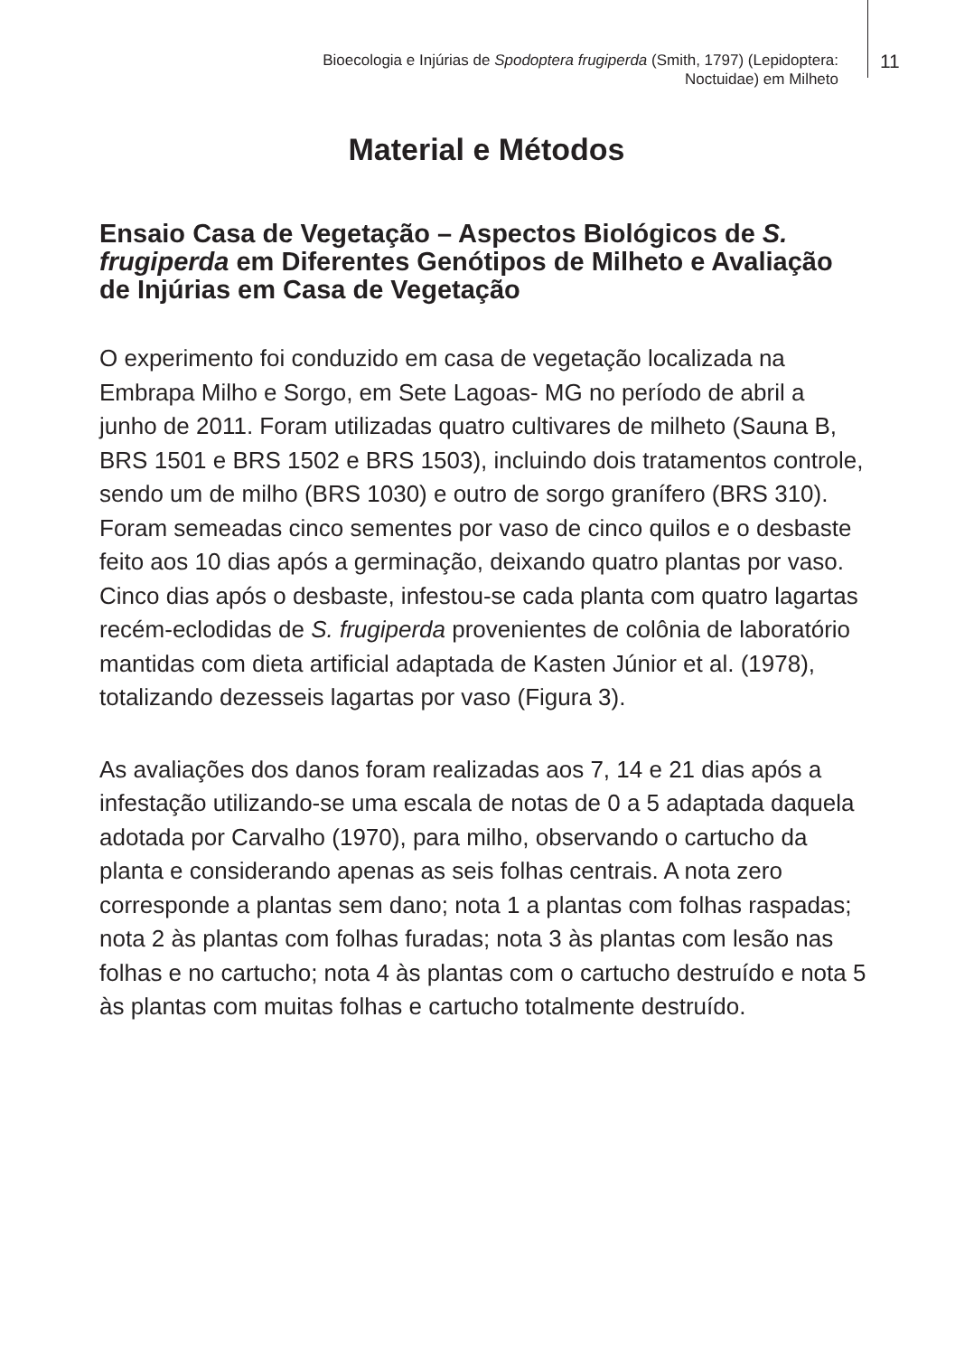Bioecologia e Injúrias de Spodoptera frugiperda (Smith, 1797) (Lepidoptera:
Noctuidae) em Milheto
11
Material e Métodos
Ensaio Casa de Vegetação – Aspectos Biológicos de S. frugiperda em Diferentes Genótipos de Milheto e Avaliação de Injúrias em Casa de Vegetação
O experimento foi conduzido em casa de vegetação localizada na Embrapa Milho e Sorgo, em Sete Lagoas- MG no período de abril a junho de 2011. Foram utilizadas quatro cultivares de milheto (Sauna B, BRS 1501 e BRS 1502 e BRS 1503), incluindo dois tratamentos controle, sendo um de milho (BRS 1030) e outro de sorgo granífero (BRS 310). Foram semeadas cinco sementes por vaso de cinco quilos e o desbaste feito aos 10 dias após a germinação, deixando quatro plantas por vaso. Cinco dias após o desbaste, infestou-se cada planta com quatro lagartas recém-eclodidas de S. frugiperda provenientes de colônia de laboratório mantidas com dieta artificial adaptada de Kasten Júnior et al. (1978), totalizando dezesseis lagartas por vaso (Figura 3).
As avaliações dos danos foram realizadas aos 7, 14 e 21 dias após a infestação utilizando-se uma escala de notas de 0 a 5 adaptada daquela adotada por Carvalho (1970), para milho, observando o cartucho da planta e considerando apenas as seis folhas centrais. A nota zero corresponde a plantas sem dano; nota 1 a plantas com folhas raspadas; nota 2 às plantas com folhas furadas; nota 3 às plantas com lesão nas folhas e no cartucho; nota 4 às plantas com o cartucho destruído e nota 5 às plantas com muitas folhas e cartucho totalmente destruído.